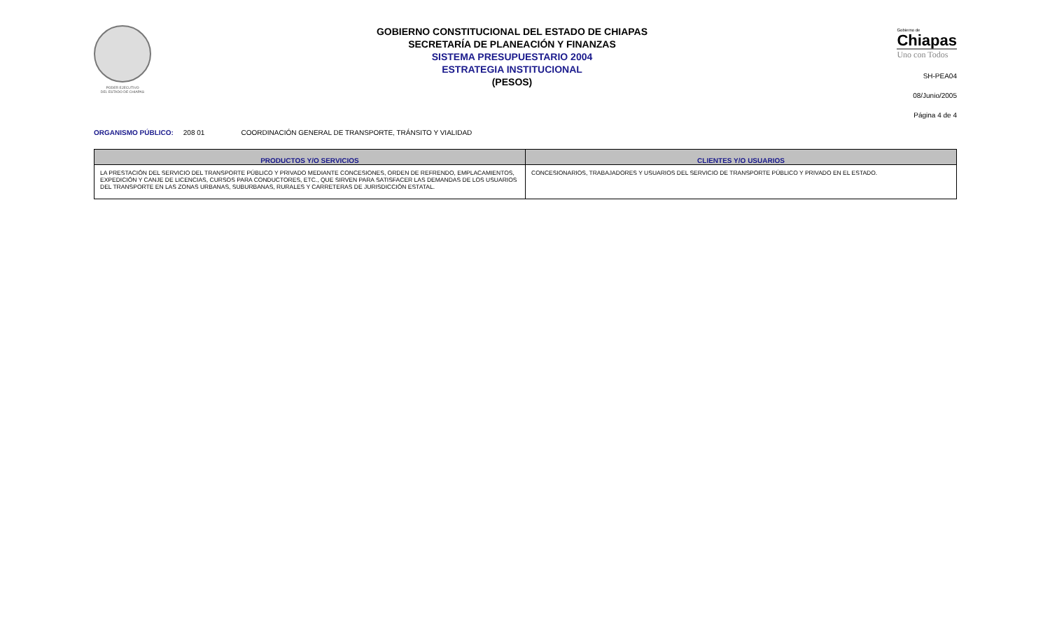PODER EJECUTIVO
DEL ESTADO DE CHIAPAS
GOBIERNO CONSTITUCIONAL DEL ESTADO DE CHIAPAS
SECRETARÍA DE PLANEACIÓN Y FINANZAS
SISTEMA PRESUPUESTARIO 2004
ESTRATEGIA INSTITUCIONAL
(PESOS)
Gobierno de Chiapas Uno con Todos
SH-PEA04
08/Junio/2005
Página 4 de 4
ORGANISMO PÚBLICO: 208 01 COORDINACIÓN GENERAL DE TRANSPORTE, TRÁNSITO Y VIALIDAD
| PRODUCTOS Y/O SERVICIOS | CLIENTES Y/O USUARIOS |
| --- | --- |
| LA PRESTACIÓN DEL SERVICIO DEL TRANSPORTE PÚBLICO Y PRIVADO MEDIANTE CONCESIONES, ORDEN DE REFRENDO, EMPLACAMIENTOS, EXPEDICIÓN Y CANJE DE LICENCIAS, CURSOS PARA CONDUCTORES, ETC., QUE SIRVEN PARA SATISFACER LAS DEMANDAS DE LOS USUARIOS DEL TRANSPORTE EN LAS ZONAS URBANAS, SUBURBANAS, RURALES Y CARRETERAS DE JURISDICCIÓN ESTATAL. | CONCESIONARIOS, TRABAJADORES Y USUARIOS DEL SERVICIO DE TRANSPORTE PÚBLICO Y PRIVADO EN EL ESTADO. |